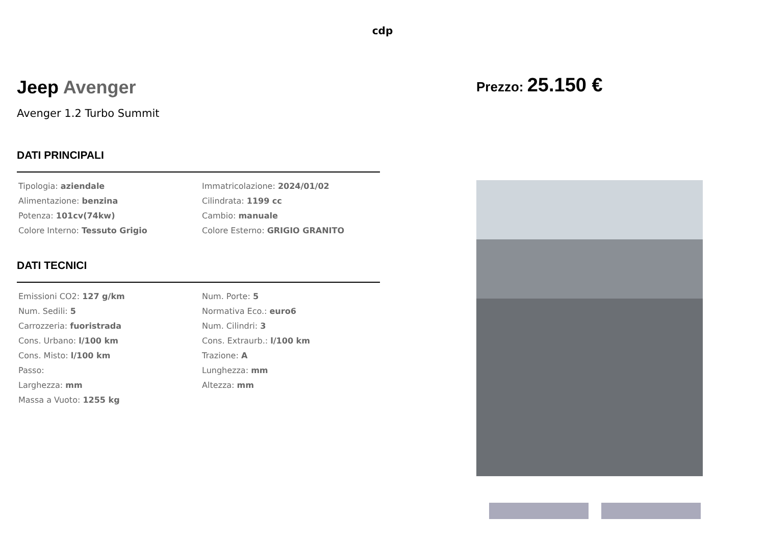cdp
Jeep Avenger
Avenger 1.2 Turbo Summit
DATI PRINCIPALI
| Tipologia: aziendale | Immatricolazione: 2024/01/02 |
| Alimentazione: benzina | Cilindrata: 1199 cc |
| Potenza: 101cv(74kw) | Cambio: manuale |
| Colore Interno: Tessuto Grigio | Colore Esterno: GRIGIO GRANITO |
DATI TECNICI
| Emissioni CO2: 127 g/km | Num. Porte: 5 |
| Num. Sedili: 5 | Normativa Eco.: euro6 |
| Carrozzeria: fuoristrada | Num. Cilindri: 3 |
| Cons. Urbano: l/100 km | Cons. Extraurb.: l/100 km |
| Cons. Misto: l/100 km | Trazione: A |
| Passo: | Lunghezza: mm |
| Larghezza: mm | Altezza: mm |
| Massa a Vuoto: 1255 kg | |
Prezzo: 25.150 €